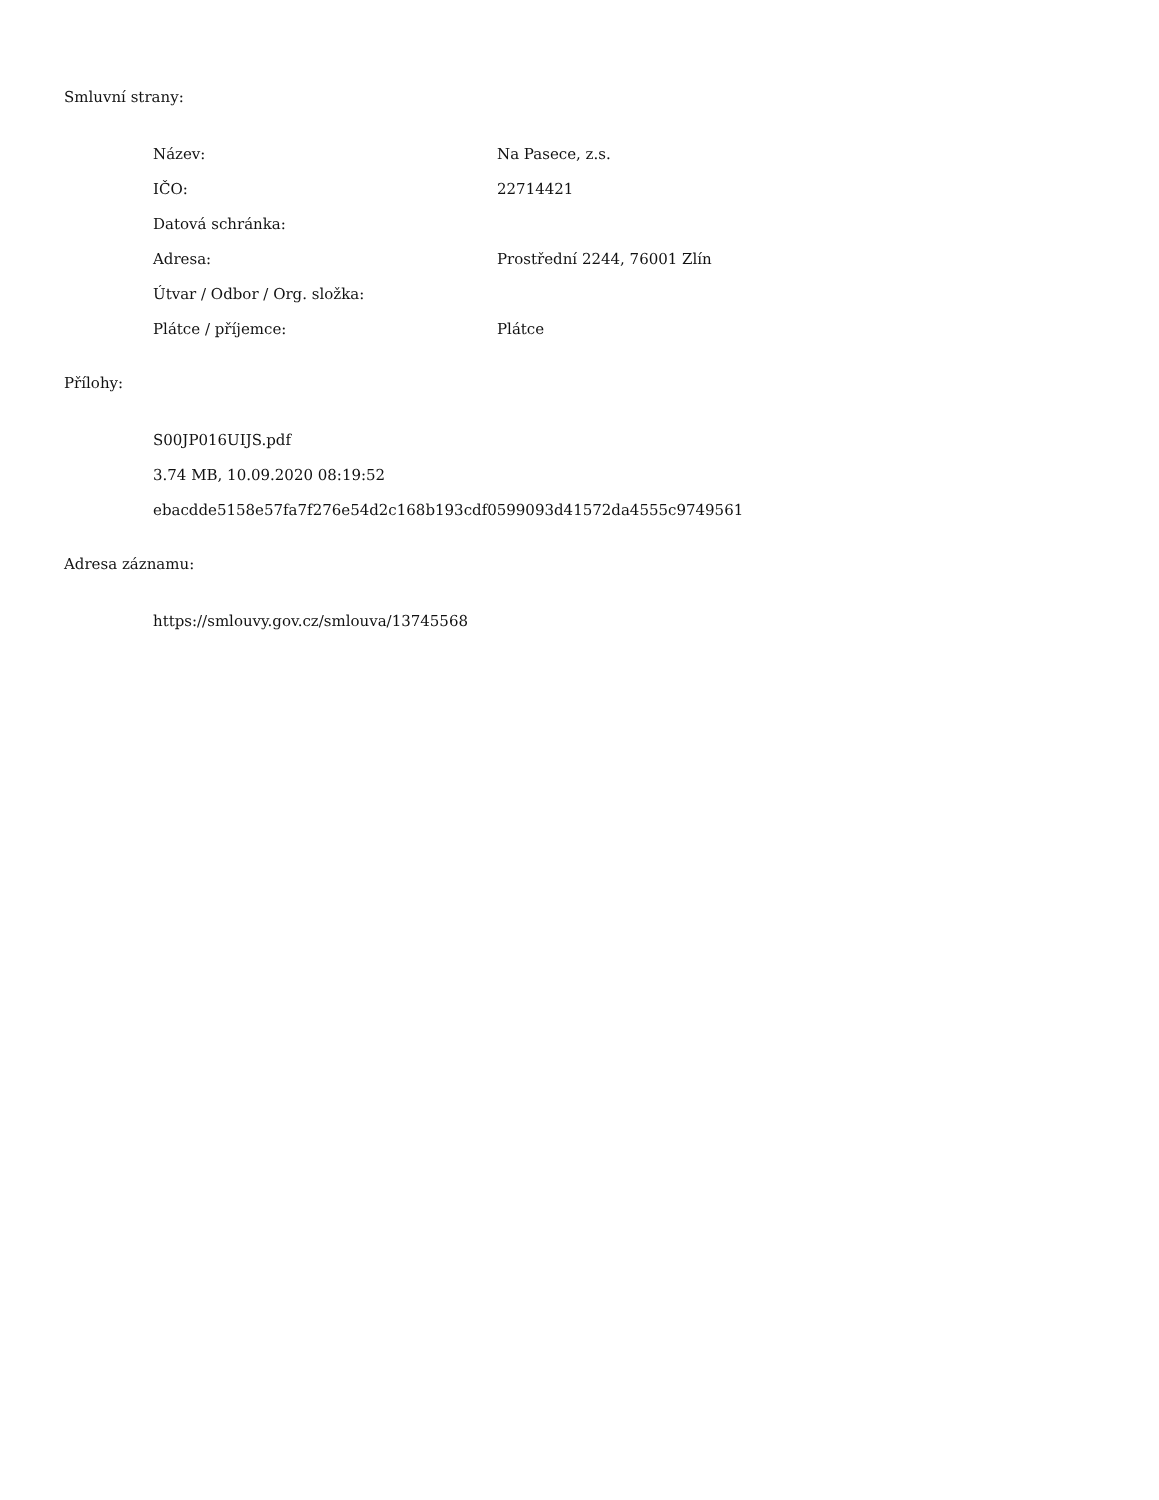Smluvní strany:
| Název: | Na Pasece, z.s. |
| IČO: | 22714421 |
| Datová schránka: | |
| Adresa: | Prostřední 2244, 76001 Zlín |
| Útvar / Odbor / Org. složka: | |
| Plátce / příjemce: | Plátce |
Přílohy:
| S00JP016UIJS.pdf |
| 3.74 MB, 10.09.2020 08:19:52 |
| ebacdde5158e57fa7f276e54d2c168b193cdf0599093d41572da4555c9749561 |
Adresa záznamu:
| https://smlouvy.gov.cz/smlouva/13745568 |